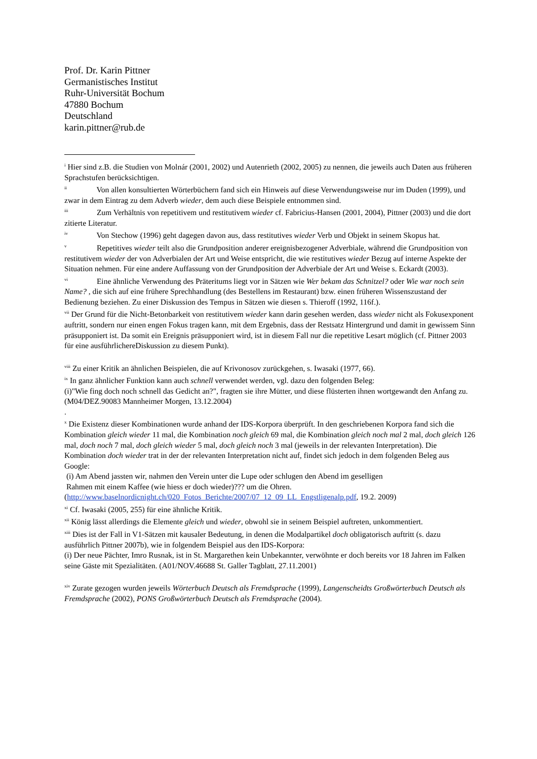Prof. Dr. Karin Pittner
Germanistisches Institut
Ruhr-Universität Bochum
47880 Bochum
Deutschland
karin.pittner@rub.de
<sup>i</sup> Hier sind z.B. die Studien von Molnár (2001, 2002) und Autenrieth (2002, 2005) zu nennen, die jeweils auch Daten aus früheren Sprachstufen berücksichtigen.
<sup>ii</sup> Von allen konsultierten Wörterbüchern fand sich ein Hinweis auf diese Verwendungsweise nur im Duden (1999), und zwar in dem Eintrag zu dem Adverb wieder, dem auch diese Beispiele entnommen sind.
<sup>iii</sup> Zum Verhältnis von repetitivem und restitutivem wieder cf. Fabricius-Hansen (2001, 2004), Pittner (2003) und die dort zitierte Literatur.
<sup>iv</sup> Von Stechow (1996) geht dagegen davon aus, dass restitutives wieder Verb und Objekt in seinem Skopus hat.
<sup>v</sup> Repetitives wieder teilt also die Grundposition anderer ereignisbezogener Adverbiale, während die Grundposition von restitutivem wieder der von Adverbialen der Art und Weise entspricht, die wie restitutives wieder Bezug auf interne Aspekte der Situation nehmen. Für eine andere Auffassung von der Grundposition der Adverbiale der Art und Weise s. Eckardt (2003).
<sup>vi</sup> Eine ähnliche Verwendung des Präteritums liegt vor in Sätzen wie Wer bekam das Schnitzel? oder Wie war noch sein Name? , die sich auf eine frühere Sprechhandlung (des Bestellens im Restaurant) bzw. einen früheren Wissenszustand der Bedienung beziehen. Zu einer Diskussion des Tempus in Sätzen wie diesen s. Thieroff (1992, 116f.).
<sup>vii</sup> Der Grund für die Nicht-Betonbarkeit von restitutivem wieder kann darin gesehen werden, dass wieder nicht als Fokusexponent auftritt, sondern nur einen engen Fokus tragen kann, mit dem Ergebnis, dass der Restsatz Hintergrund und damit in gewissem Sinn präsupponiert ist. Da somit ein Ereignis präsupponiert wird, ist in diesem Fall nur die repetitive Lesart möglich (cf. Pittner 2003 für eine ausführlichereDiskussion zu diesem Punkt).
<sup>viii</sup> Zu einer Kritik an ähnlichen Beispielen, die auf Krivonosov zurückgehen, s. Iwasaki (1977, 66).
<sup>ix</sup> In ganz ähnlicher Funktion kann auch schnell verwendet werden, vgl. dazu den folgenden Beleg:
(i)"Wie fing doch noch schnell das Gedicht an?", fragten sie ihre Mütter, und diese flüsterten ihnen wortgewandt den Anfang zu. (M04/DEZ.90083 Mannheimer Morgen, 13.12.2004)
.
<sup>x</sup> Die Existenz dieser Kombinationen wurde anhand der IDS-Korpora überprüft. In den geschriebenen Korpora fand sich die Kombination gleich wieder 11 mal, die Kombination noch gleich 69 mal, die Kombination gleich noch mal 2 mal, doch gleich 126 mal, doch noch 7 mal, doch gleich wieder 5 mal, doch gleich noch 3 mal (jeweils in der relevanten Interpretation). Die Kombination doch wieder trat in der der relevanten Interpretation nicht auf, findet sich jedoch in dem folgenden Beleg aus Google:
(i) Am Abend jassten wir, nahmen den Verein unter die Lupe oder schlugen den Abend im geselligen
Rahmen mit einem Kaffee (wie hiess er doch wieder)??? um die Ohren.
(http://www.baselnordicnight.ch/020_Fotos_Berichte/2007/07_12_09_LL_Engstligenalp.pdf, 19.2. 2009)
<sup>xi</sup> Cf. Iwasaki (2005, 255) für eine ähnliche Kritik.
<sup>xii</sup> König lässt allerdings die Elemente gleich und wieder, obwohl sie in seinem Beispiel auftreten, unkommentiert.
<sup>xiii</sup> Dies ist der Fall in V1-Sätzen mit kausaler Bedeutung, in denen die Modalpartikel doch obligatorisch auftritt (s. dazu ausführlich Pittner 2007b), wie in folgendem Beispiel aus den IDS-Korpora:
(i) Der neue Pächter, Imro Rusnak, ist in St. Margarethen kein Unbekannter, verwöhnte er doch bereits vor 18 Jahren im Falken seine Gäste mit Spezialitäten. (A01/NOV.46688 St. Galler Tagblatt, 27.11.2001)
<sup>xiv</sup> Zurate gezogen wurden jeweils Wörterbuch Deutsch als Fremdsprache (1999), Langenscheidts Großwörterbuch Deutsch als Fremdsprache (2002), PONS Großwörterbuch Deutsch als Fremdsprache (2004).